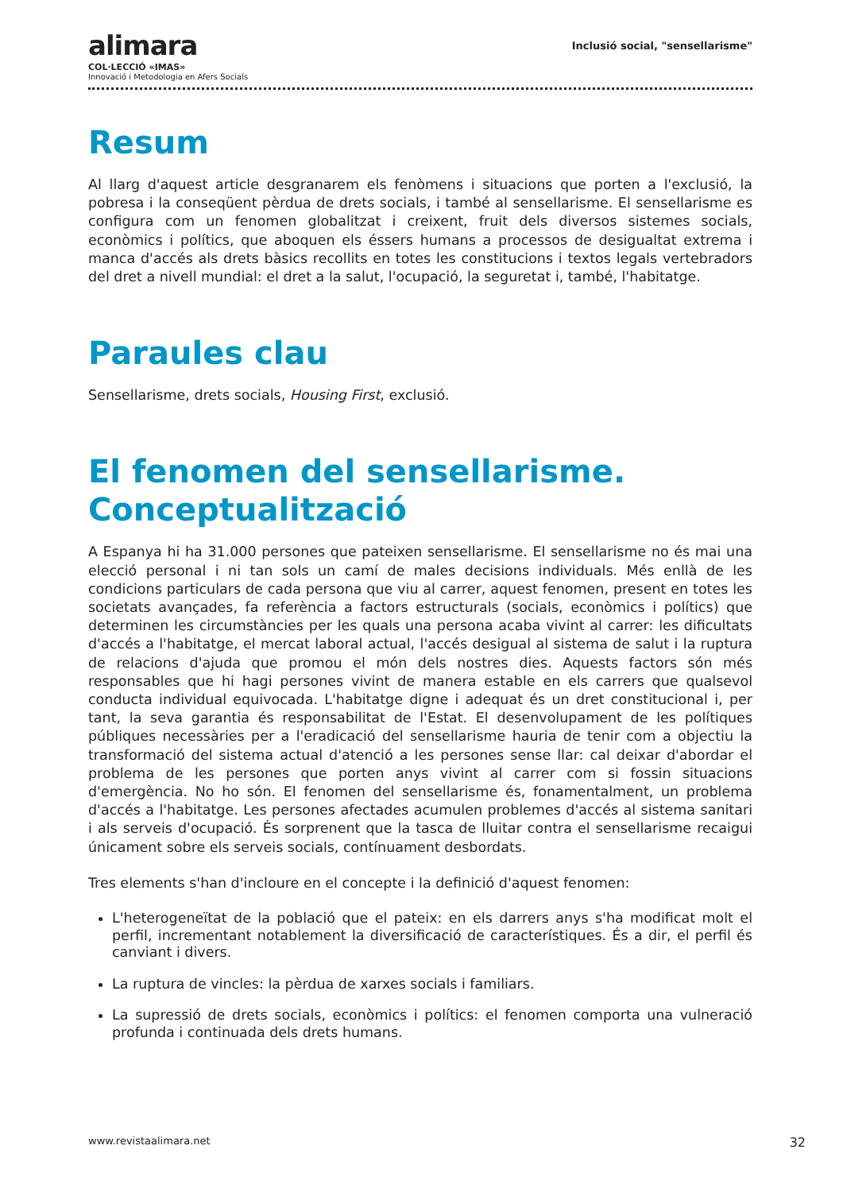alimara
COL·LECCIÓ «IMAS»
Innovació i Metodologia en Afers Socials
Inclusió social, "sensellarisme"
Resum
Al llarg d'aquest article desgranarem els fenòmens i situacions que porten a l'exclusió, la pobresa i la conseqüent pèrdua de drets socials, i també al sensellarisme. El sensellarisme es configura com un fenomen globalitzat i creixent, fruit dels diversos sistemes socials, econòmics i polítics, que aboquen els éssers humans a processos de desigualtat extrema i manca d'accés als drets bàsics recollits en totes les constitucions i textos legals vertebradors del dret a nivell mundial: el dret a la salut, l'ocupació, la seguretat i, també, l'habitatge.
Paraules clau
Sensellarisme, drets socials, Housing First, exclusió.
El fenomen del sensellarisme. Conceptualització
A Espanya hi ha 31.000 persones que pateixen sensellarisme. El sensellarisme no és mai una elecció personal i ni tan sols un camí de males decisions individuals. Més enllà de les condicions particulars de cada persona que viu al carrer, aquest fenomen, present en totes les societats avançades, fa referència a factors estructurals (socials, econòmics i polítics) que determinen les circumstàncies per les quals una persona acaba vivint al carrer: les dificultats d'accés a l'habitatge, el mercat laboral actual, l'accés desigual al sistema de salut i la ruptura de relacions d'ajuda que promou el món dels nostres dies. Aquests factors són més responsables que hi hagi persones vivint de manera estable en els carrers que qualsevol conducta individual equivocada. L'habitatge digne i adequat és un dret constitucional i, per tant, la seva garantia és responsabilitat de l'Estat. El desenvolupament de les polítiques públiques necessàries per a l'eradicació del sensellarisme hauria de tenir com a objectiu la transformació del sistema actual d'atenció a les persones sense llar: cal deixar d'abordar el problema de les persones que porten anys vivint al carrer com si fossin situacions d'emergència. No ho són. El fenomen del sensellarisme és, fonamentalment, un problema d'accés a l'habitatge. Les persones afectades acumulen problemes d'accés al sistema sanitari i als serveis d'ocupació. És sorprenent que la tasca de lluitar contra el sensellarisme recaigui únicament sobre els serveis socials, contínuament desbordats.
Tres elements s'han d'incloure en el concepte i la definició d'aquest fenomen:
L'heterogeneïtat de la població que el pateix: en els darrers anys s'ha modificat molt el perfil, incrementant notablement la diversificació de característiques. És a dir, el perfil és canviant i divers.
La ruptura de vincles: la pèrdua de xarxes socials i familiars.
La supressió de drets socials, econòmics i polítics: el fenomen comporta una vulneració profunda i continuada dels drets humans.
www.revistaalimara.net 32